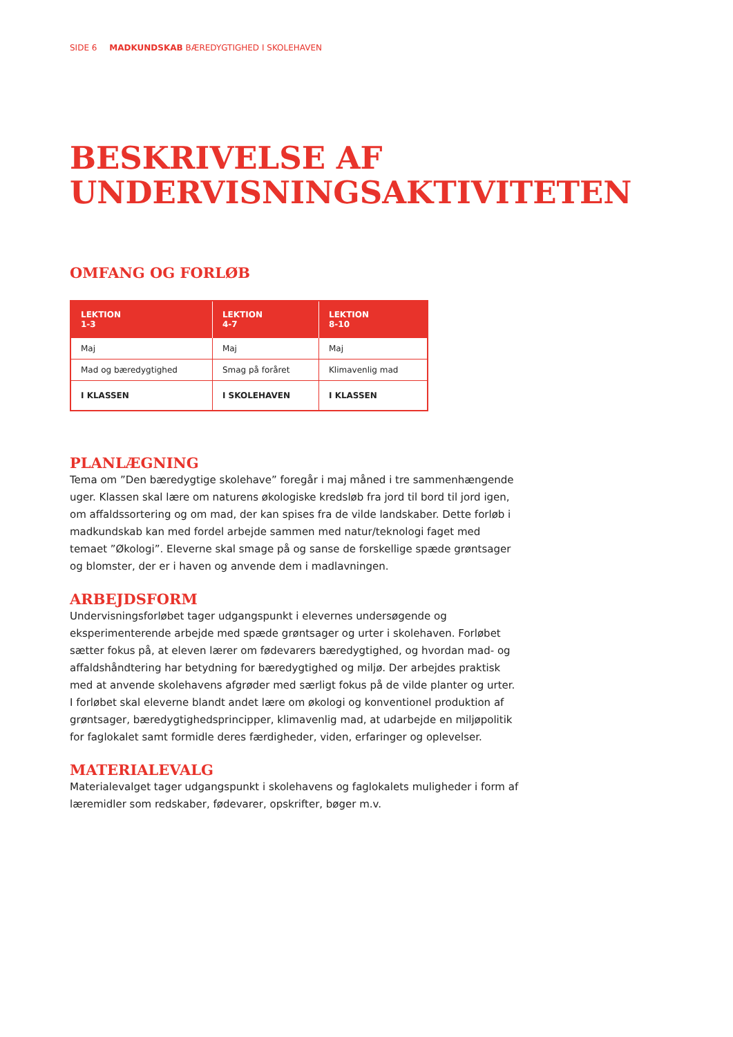SIDE 6 MADKUNDSKAB BÆREDYGTIGHED I SKOLEHAVEN
BESKRIVELSE AF UNDERVISNINGSAKTIVITETEN
OMFANG OG FORLØB
| LEKTION 1-3 | LEKTION 4-7 | LEKTION 8-10 |
| --- | --- | --- |
| Maj | Maj | Maj |
| Mad og bæredygtighed | Smag på foråret | Klimavenlig mad |
| I KLASSEN | I SKOLEHAVEN | I KLASSEN |
PLANLÆGNING
Tema om ”Den bæredygtige skolehave” foregår i maj måned i tre sammenhængende uger. Klassen skal lære om naturens økologiske kredsløb fra jord til bord til jord igen, om affaldssortering og om mad, der kan spises fra de vilde landskaber. Dette forløb i madkundskab kan med fordel arbejde sammen med natur/teknologi faget med temaet ”Økologi”. Eleverne skal smage på og sanse de forskellige spæde grøntsager og blomster, der er i haven og anvende dem i madlavningen.
ARBEJDSFORM
Undervisningsforløbet tager udgangspunkt i elevernes undersøgende og eksperimenterende arbejde med spæde grøntsager og urter i skolehaven. Forløbet sætter fokus på, at eleven lærer om fødevarers bæredygtighed, og hvordan mad- og affaldshåndtering har betydning for bæredygtighed og miljø. Der arbejdes praktisk med at anvende skolehavens afgrøder med særligt fokus på de vilde planter og urter. I forløbet skal eleverne blandt andet lære om økologi og konventionel produktion af grøntsager, bæredygtighedsprincipper, klimavenlig mad, at udarbejde en miljøpolitik for faglokalet samt formidle deres færdigheder, viden, erfaringer og oplevelser.
MATERIALEVALG
Materialevalget tager udgangspunkt i skolehavens og faglokalets muligheder i form af læremidler som redskaber, fødevarer, opskrifter, bøger m.v.